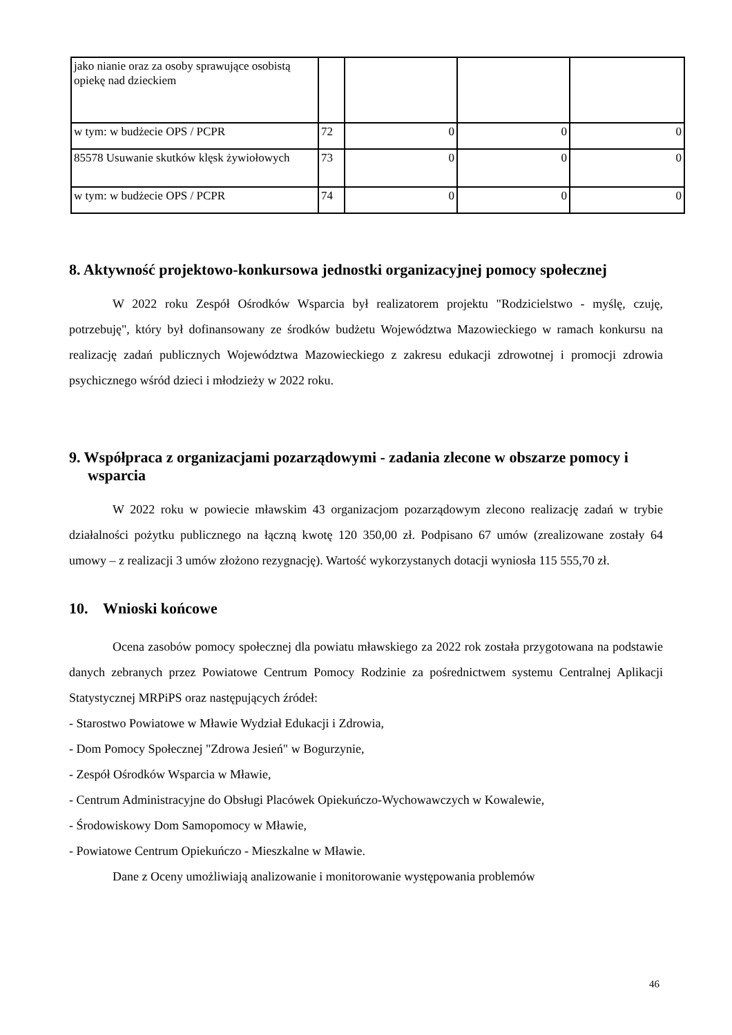| jako nianie oraz za osoby sprawujące osobistą opiekę nad dzieckiem | | | | |
| w tym: w budżecie OPS / PCPR | 72 | 0 | 0 | 0 |
| 85578 Usuwanie skutków klęsk żywiołowych | 73 | 0 | 0 | 0 |
| w tym: w budżecie OPS / PCPR | 74 | 0 | 0 | 0 |
8. Aktywność projektowo-konkursowa jednostki organizacyjnej pomocy społecznej
W 2022 roku Zespół Ośrodków Wsparcia był realizatorem projektu "Rodzicielstwo - myślę, czuję, potrzebuję", który był dofinansowany ze środków budżetu Województwa Mazowieckiego w ramach konkursu na realizację zadań publicznych Województwa Mazowieckiego z zakresu edukacji zdrowotnej i promocji zdrowia psychicznego wśród dzieci i młodzieży w 2022 roku.
9. Współpraca z organizacjami pozarządowymi - zadania zlecone w obszarze pomocy i wsparcia
W 2022 roku w powiecie mławskim 43 organizacjom pozarządowym zlecono realizację zadań w trybie działalności pożytku publicznego na łączną kwotę 120 350,00 zł. Podpisano 67 umów (zrealizowane zostały 64 umowy – z realizacji 3 umów złożono rezygnację). Wartość wykorzystanych dotacji wyniosła 115 555,70 zł.
10. Wnioski końcowe
Ocena zasobów pomocy społecznej dla powiatu mławskiego za 2022 rok została przygotowana na podstawie danych zebranych przez Powiatowe Centrum Pomocy Rodzinie za pośrednictwem systemu Centralnej Aplikacji Statystycznej MRPiPS oraz następujących źródeł:
- Starostwo Powiatowe w Mławie Wydział Edukacji i Zdrowia,
- Dom Pomocy Społecznej "Zdrowa Jesień" w Bogurzynie,
- Zespół Ośrodków Wsparcia w Mławie,
- Centrum Administracyjne do Obsługi Placówek Opiekuńczo-Wychowawczych w Kowalewie,
- Środowiskowy Dom Samopomocy w Mławie,
- Powiatowe Centrum Opiekuńczo - Mieszkalne w Mławie.
Dane z Oceny umożliwiają analizowanie i monitorowanie występowania problemów
46